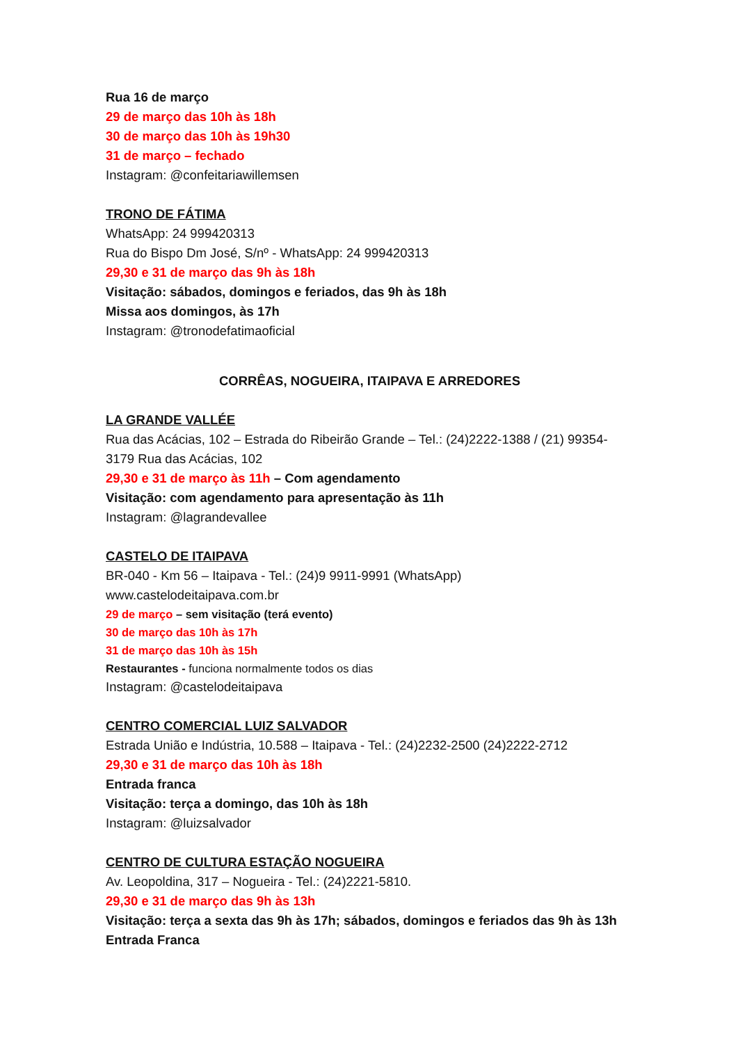Rua 16 de março
29 de março das 10h às 18h
30 de março das 10h às 19h30
31 de março – fechado
Instagram: @confeitariawillemsen
TRONO DE FÁTIMA
WhatsApp: 24 999420313
Rua do Bispo Dm José, S/nº - WhatsApp: 24 999420313
29,30 e 31 de março das 9h às 18h
Visitação: sábados, domingos e feriados, das 9h às 18h
Missa aos domingos, às 17h
Instagram: @tronodefatimaoficial
CORRÊAS, NOGUEIRA, ITAIPAVA E ARREDORES
LA GRANDE VALLÉE
Rua das Acácias, 102 – Estrada do Ribeirão Grande – Tel.: (24)2222-1388 / (21) 99354-3179 Rua das Acácias, 102
29,30 e 31 de março às 11h – Com agendamento
Visitação: com agendamento para apresentação às 11h
Instagram: @lagrandevallee
CASTELO DE ITAIPAVA
BR-040 - Km 56 – Itaipava - Tel.: (24)9 9911-9991 (WhatsApp)
www.castelodeitaipava.com.br
29 de março – sem visitação (terá evento)
30 de março das 10h às 17h
31 de março das 10h às 15h
Restaurantes - funciona normalmente todos os dias
Instagram: @castelodeitaipava
CENTRO COMERCIAL LUIZ SALVADOR
Estrada União e Indústria, 10.588 – Itaipava - Tel.: (24)2232-2500 (24)2222-2712
29,30 e 31 de março das 10h às 18h
Entrada franca
Visitação: terça a domingo, das 10h às 18h
Instagram: @luizsalvador
CENTRO DE CULTURA ESTAÇÃO NOGUEIRA
Av. Leopoldina, 317 – Nogueira - Tel.: (24)2221-5810.
29,30 e 31 de março das 9h às 13h
Visitação: terça a sexta das 9h às 17h; sábados, domingos e feriados das 9h às 13h
Entrada Franca